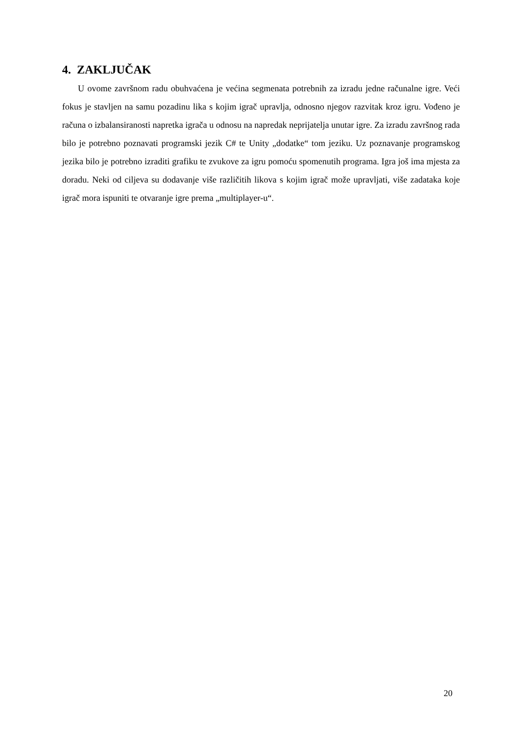4. ZAKLJUČAK
U ovome završnom radu obuhvaćena je većina segmenata potrebnih za izradu jedne računalne igre. Veći fokus je stavljen na samu pozadinu lika s kojim igrač upravlja, odnosno njegov razvitak kroz igru. Vođeno je računa o izbalansiranosti napretka igrača u odnosu na napredak neprijatelja unutar igre. Za izradu završnog rada bilo je potrebno poznavati programski jezik C# te Unity „dodatke“ tom jeziku. Uz poznavanje programskog jezika bilo je potrebno izraditi grafiku te zvukove za igru pomoću spomenutih programa. Igra još ima mjesta za doradu. Neki od ciljeva su dodavanje više različitih likova s kojim igrač može upravljati, više zadataka koje igrač mora ispuniti te otvaranje igre prema „multiplayer-u“.
20